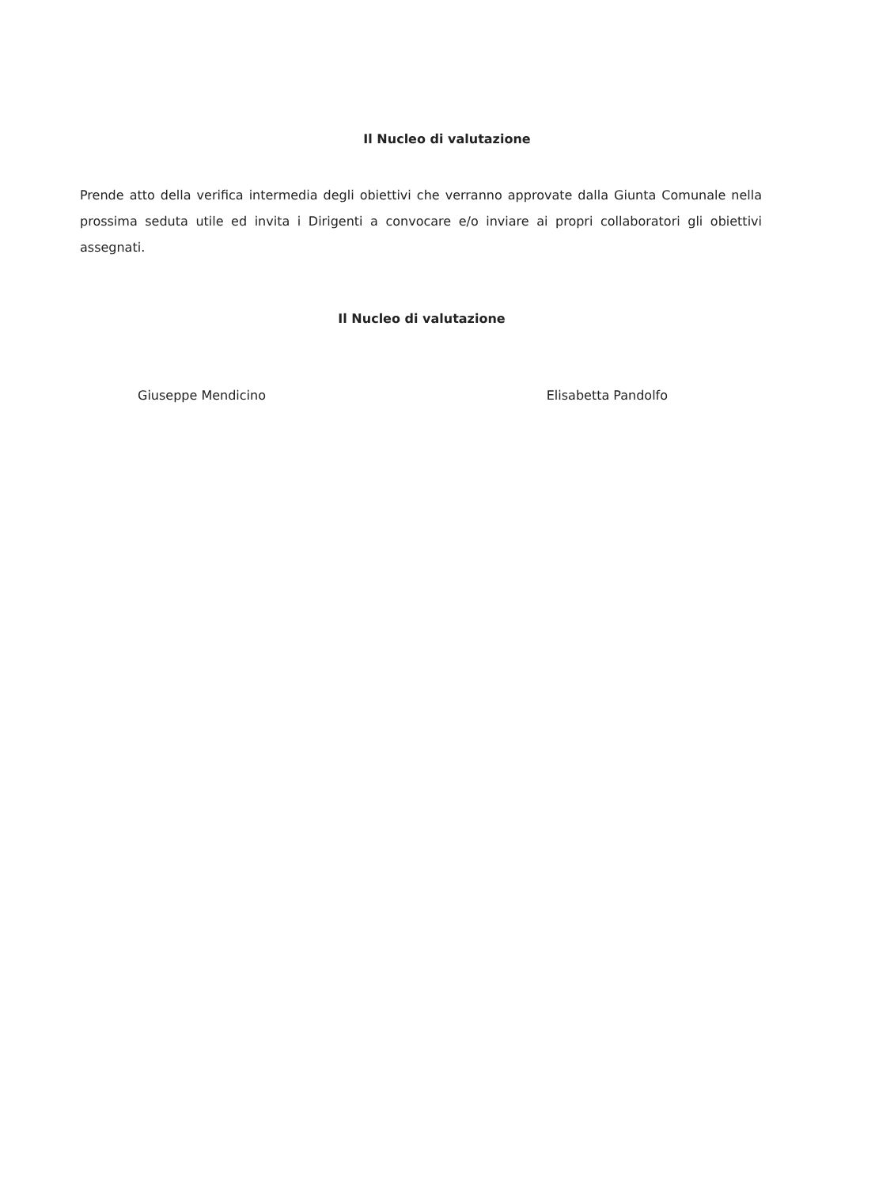Il Nucleo di valutazione
Prende atto della verifica intermedia degli obiettivi che verranno approvate dalla Giunta Comunale nella prossima seduta utile ed invita i Dirigenti a convocare e/o inviare ai propri collaboratori gli obiettivi assegnati.
Il Nucleo di valutazione
Giuseppe Mendicino Elisabetta Pandolfo